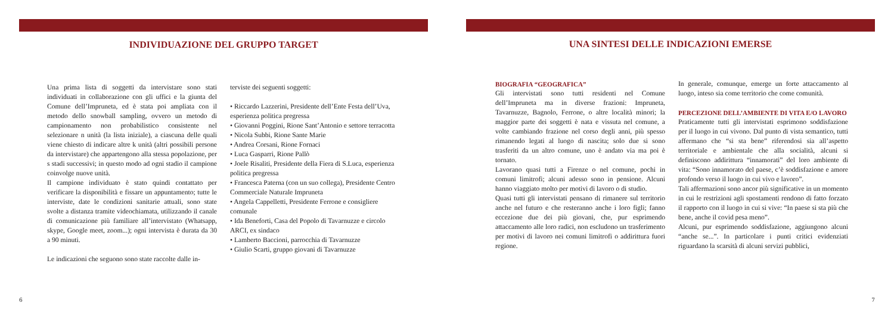INDIVIDUAZIONE DEL GRUPPO TARGET
Una prima lista di soggetti da intervistare sono stati individuati in collaborazione con gli uffici e la giunta del Comune dell’Impruneta, ed è stata poi ampliata con il metodo dello snowball sampling, ovvero un metodo di campionamento non probabilistico consistente nel selezionare n unità (la lista iniziale), a ciascuna delle quali viene chiesto di indicare altre k unità (altri possibili persone da intervistare) che appartengono alla stessa popolazione, per s stadi successivi; in questo modo ad ogni stadio il campione coinvolge nuove unità.
Il campione individuato è stato quindi contattato per verificare la disponibilità e fissare un appuntamento; tutte le interviste, date le condizioni sanitarie attuali, sono state svolte a distanza tramite videochiamata, utilizzando il canale di comunicazione più familiare all’intervistato (Whatsapp, skype, Google meet, zoom...); ogni intervista è durata da 30 a 90 minuti.
Le indicazioni che seguono sono state raccolte dalle in-
terviste dei seguenti soggetti:
• Riccardo Lazzerini, Presidente dell’Ente Festa dell’Uva, esperienza politica pregressa
• Giovanni Poggini, Rione Sant’Antonio e settore terracotta
• Nicola Subbi, Rione Sante Marie
• Andrea Corsani, Rione Fornaci
• Luca Gasparri, Rione Pallò
• Joele Risaliti, Presidente della Fiera di S.Luca, esperienza politica pregressa
• Francesca Paterna (con un suo collega), Presidente Centro Commerciale Naturale Impruneta
• Angela Cappelletti, Presidente Ferrone e consigliere comunale
• Ida Beneforti, Casa del Popolo di Tavarnuzze e circolo ARCI, ex sindaco
• Lamberto Baccioni, parrocchia di Tavarnuzze
• Giulio Scarti, gruppo giovani di Tavarnuzze
6
UNA SINTESI DELLE INDICAZIONI EMERSE
BIOGRAFIA “GEOGRAFICA”
Gli intervistati sono tutti residenti nel Comune dell’Impruneta ma in diverse frazioni: Impruneta, Tavarnuzze, Bagnolo, Ferrone, o altre località minori; la maggior parte dei soggetti è nata e vissuta nel comune, a volte cambiando frazione nel corso degli anni, più spesso rimanendo legati al luogo di nascita; solo due si sono trasferiti da un altro comune, uno è andato via ma poi è tornato.
Lavorano quasi tutti a Firenze o nel comune, pochi in comuni limitrofi; alcuni adesso sono in pensione. Alcuni hanno viaggiato molto per motivi di lavoro o di studio.
Quasi tutti gli intervistati pensano di rimanere sul territorio anche nel futuro e che resteranno anche i loro figli; fanno eccezione due dei più giovani, che, pur esprimendo attaccamento alle loro radici, non escludono un trasferimento per motivi di lavoro nei comuni limitrofi o addirittura fuori regione.
In generale, comunque, emerge un forte attaccamento al luogo, inteso sia come territorio che come comunità.
PERCEZIONE DELL’AMBIENTE DI VITA E/O LAVORO
Praticamente tutti gli intervistati esprimono soddisfazione per il luogo in cui vivono. Dal punto di vista semantico, tutti affermano che “si sta bene” riferendosi sia all’aspetto territoriale e ambientale che alla socialità, alcuni si definiscono addirittura “innamorati” del loro ambiente di vita: “Sono innamorato del paese, c’è soddisfazione e amore profondo verso il luogo in cui vivo e lavoro”.
Tali affermazioni sono ancor più significative in un momento in cui le restrizioni agli spostamenti rendono di fatto forzato il rapporto con il luogo in cui si vive: “In paese si sta più che bene, anche il covid pesa meno”.
Alcuni, pur esprimendo soddisfazione, aggiungono alcuni “anche se...”. In particolare i punti critici evidenziati riguardano la scarsità di alcuni servizi pubblici,
7